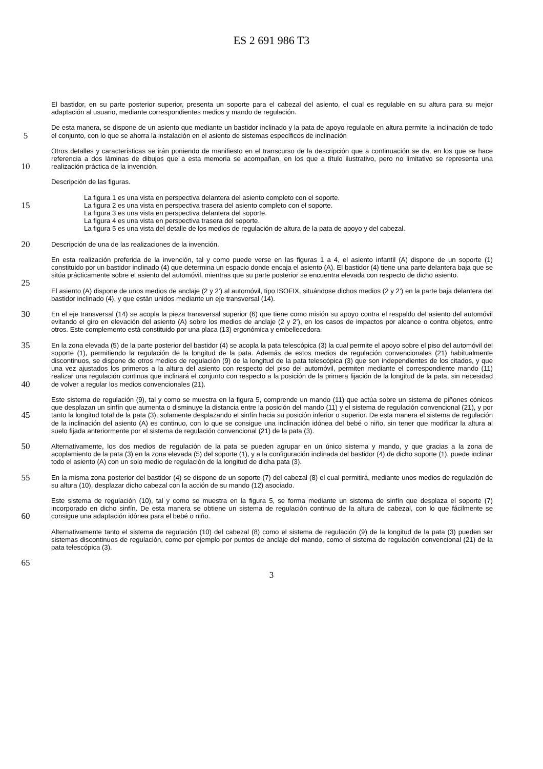ES 2 691 986 T3
El bastidor, en su parte posterior superior, presenta un soporte para el cabezal del asiento, el cual es regulable en su altura para su mejor adaptación al usuario, mediante correspondientes medios y mando de regulación.
5
De esta manera, se dispone de un asiento que mediante un bastidor inclinado y la pata de apoyo regulable en altura permite la inclinación de todo el conjunto, con lo que se ahorra la instalación en el asiento de sistemas específicos de inclinación
10
Otros detalles y características se irán poniendo de manifiesto en el transcurso de la descripción que a continuación se da, en los que se hace referencia a dos láminas de dibujos que a esta memoria se acompañan, en los que a título ilustrativo, pero no limitativo se representa una realización práctica de la invención.
Descripción de las figuras.
15
La figura 1 es una vista en perspectiva delantera del asiento completo con el soporte.
La figura 2 es una vista en perspectiva trasera del asiento completo con el soporte.
La figura 3 es una vista en perspectiva delantera del soporte.
La figura 4 es una vista en perspectiva trasera del soporte.
La figura 5 es una vista del detalle de los medios de regulación de altura de la pata de apoyo y del cabezal.
20
Descripción de una de las realizaciones de la invención.
25
En esta realización preferida de la invención, tal y como puede verse en las figuras 1 a 4, el asiento infantil (A) dispone de un soporte (1) constituido por un bastidor inclinado (4) que determina un espacio donde encaja el asiento (A). El bastidor (4) tiene una parte delantera baja que se sitúa prácticamente sobre el asiento del automóvil, mientras que su parte posterior se encuentra elevada con respecto de dicho asiento.
El asiento (A) dispone de unos medios de anclaje (2 y 2’) al automóvil, tipo ISOFIX, situándose dichos medios (2 y 2’) en la parte baja delantera del bastidor inclinado (4), y que están unidos mediante un eje transversal (14).
30
En el eje transversal (14) se acopla la pieza transversal superior (6) que tiene como misión su apoyo contra el respaldo del asiento del automóvil evitando el giro en elevación del asiento (A) sobre los medios de anclaje (2 y 2’), en los casos de impactos por alcance o contra objetos, entre otros. Este complemento está constituido por una placa (13) ergonómica y embellecedora.
35
40
En la zona elevada (5) de la parte posterior del bastidor (4) se acopla la pata telescópica (3) la cual permite el apoyo sobre el piso del automóvil del soporte (1), permitiendo la regulación de la longitud de la pata. Además de estos medios de regulación convencionales (21) habitualmente discontinuos, se dispone de otros medios de regulación (9) de la longitud de la pata telescópica (3) que son independientes de los citados, y que una vez ajustados los primeros a la altura del asiento con respecto del piso del automóvil, permiten mediante el correspondiente mando (11) realizar una regulación continua que inclinará el conjunto con respecto a la posición de la primera fijación de la longitud de la pata, sin necesidad de volver a regular los medios convencionales (21).
45
Este sistema de regulación (9), tal y como se muestra en la figura 5, comprende un mando (11) que actúa sobre un sistema de piñones cónicos que desplazan un sinfín que aumenta o disminuye la distancia entre la posición del mando (11) y el sistema de regulación convencional (21), y por tanto la longitud total de la pata (3), solamente desplazando el sinfín hacia su posición inferior o superior. De esta manera el sistema de regulación de la inclinación del asiento (A) es continuo, con lo que se consigue una inclinación idónea del bebé o niño, sin tener que modificar la altura al suelo fijada anteriormente por el sistema de regulación convencional (21) de la pata (3).
50
Alternativamente, los dos medios de regulación de la pata se pueden agrupar en un único sistema y mando, y que gracias a la zona de acoplamiento de la pata (3) en la zona elevada (5) del soporte (1), y a la configuración inclinada del bastidor (4) de dicho soporte (1), puede inclinar todo el asiento (A) con un solo medio de regulación de la longitud de dicha pata (3).
55
En la misma zona posterior del bastidor (4) se dispone de un soporte (7) del cabezal (8) el cual permitirá, mediante unos medios de regulación de su altura (10), desplazar dicho cabezal con la acción de su mando (12) asociado.
60
Este sistema de regulación (10), tal y como se muestra en la figura 5, se forma mediante un sistema de sinfín que desplaza el soporte (7) incorporado en dicho sinfín. De esta manera se obtiene un sistema de regulación continuo de la altura de cabezal, con lo que fácilmente se consigue una adaptación idónea para el bebé o niño.
65
Alternativamente tanto el sistema de regulación (10) del cabezal (8) como el sistema de regulación (9) de la longitud de la pata (3) pueden ser sistemas discontinuos de regulación, como por ejemplo por puntos de anclaje del mando, como el sistema de regulación convencional (21) de la pata telescópica (3).
3